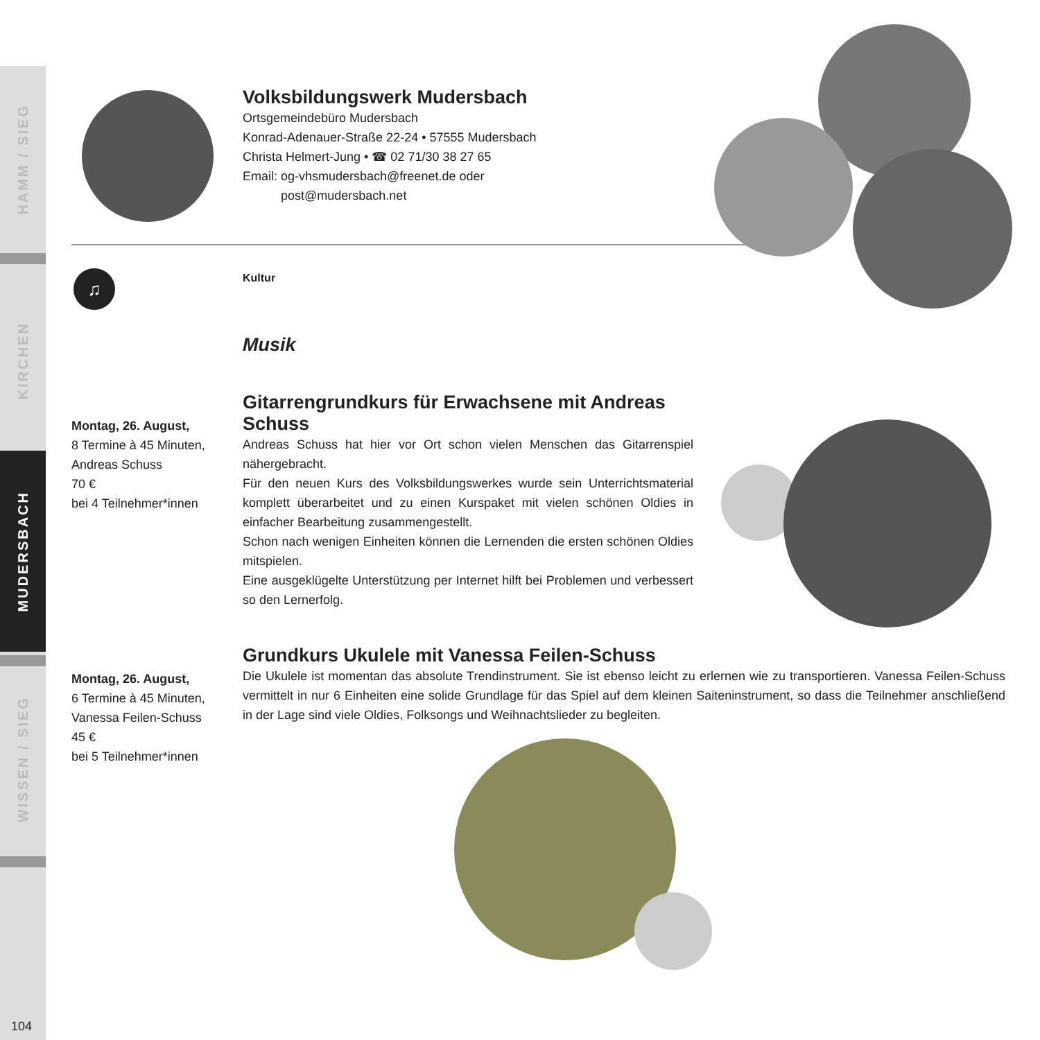HAMM / SIEG
KIRCHEN
MUDERSBACH
WISSEN / SIEG
104
♫
Volksbildungswerk Mudersbach
Ortsgemeindebüro Mudersbach
Konrad-Adenauer-Straße 22-24 • 57555 Mudersbach
Christa Helmert-Jung • ☎ 02 71/30 38 27 65
Email: og-vhsmudersbach@freenet.de oder
post@mudersbach.net
Kultur
Musik
Montag, 26. August,
8 Termine à 45 Minuten,
Andreas Schuss
70 €
bei 4 Teilnehmer*innen
Gitarrengrundkurs für Erwachsene mit Andreas Schuss
Andreas Schuss hat hier vor Ort schon vielen Menschen das Gitarrenspiel nähergebracht.
Für den neuen Kurs des Volksbildungswerkes wurde sein Unterrichtsmaterial komplett überarbeitet und zu einen Kurspaket mit vielen schönen Oldies in einfacher Bearbeitung zusammengestellt.
Schon nach wenigen Einheiten können die Lernenden die ersten schönen Oldies mitspielen.
Eine ausgeklügelte Unterstützung per Internet hilft bei Problemen und verbessert so den Lernerfolg.
Montag, 26. August,
6 Termine à 45 Minuten,
Vanessa Feilen-Schuss
45 €
bei 5 Teilnehmer*innen
Grundkurs Ukulele mit Vanessa Feilen-Schuss
Die Ukulele ist momentan das absolute Trendinstrument. Sie ist ebenso leicht zu erlernen wie zu transportieren. Vanessa Feilen-Schuss vermittelt in nur 6 Einheiten eine solide Grundlage für das Spiel auf dem kleinen Saiteninstrument, so dass die Teilnehmer anschließend in der Lage sind viele Oldies, Folksongs und Weihnachtslieder zu begleiten.